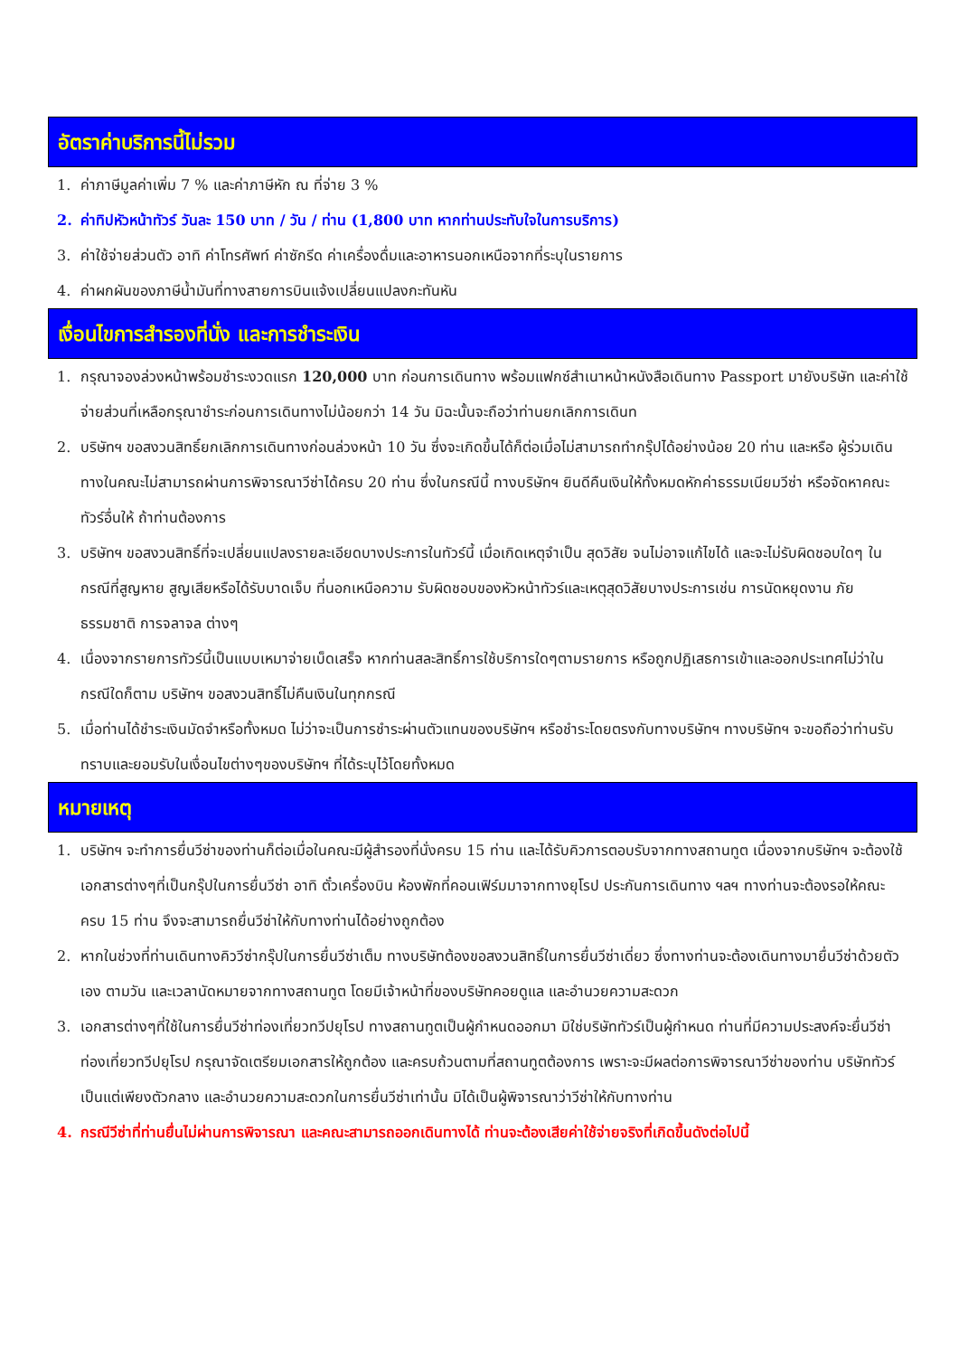อัตราค่าบริการนี้ไม่รวม
1. ค่าภาษีมูลค่าเพิ่ม 7 % และค่าภาษีหัก ณ ที่จ่าย 3 %
2. ค่าทิปหัวหน้าทัวร์ วันละ 150 บาท / วัน / ท่าน (1,800 บาท หากท่านประทับใจในการบริการ)
3. ค่าใช้จ่ายส่วนตัว อาทิ ค่าโทรศัพท์ ค่าซักรีด ค่าเครื่องดื่มและอาหารนอกเหนือจากที่ระบุในรายการ
4. ค่าผกผันของภาษีน้ำมันที่ทางสายการบินแจ้งเปลี่ยนแปลงกะทันหัน
เงื่อนไขการสำรองที่นั่ง และการชำระเงิน
1. กรุณาจองล่วงหน้าพร้อมชำระงวดแรก 120,000 บาท ก่อนการเดินทาง พร้อมแฟกซ์สำเนาหน้าหนังสือเดินทาง Passport มายังบริษัท และค่าใช้จ่ายส่วนที่เหลือกรุณาชำระก่อนการเดินทางไม่น้อยกว่า 14 วัน มิฉะนั้นจะถือว่าท่านยกเลิกการเดินท
2. บริษัทฯ ขอสงวนสิทธิ์ยกเลิกการเดินทางก่อนล่วงหน้า 10 วัน ซึ่งจะเกิดขึ้นได้ก็ต่อเมื่อไม่สามารถทำกรุ๊ปได้อย่างน้อย 20 ท่าน และหรือ ผู้ร่วมเดินทางในคณะไม่สามารถผ่านการพิจารณาวีซ่าได้ครบ 20 ท่าน ซึ่งในกรณีนี้ ทางบริษัทฯ ยินดีคืนเงินให้ทั้งหมดหักค่าธรรมเนียมวีซ่า หรือจัดหาคณะทัวร์อื่นให้ ถ้าท่านต้องการ
3. บริษัทฯ ขอสงวนสิทธิ์ที่จะเปลี่ยนแปลงรายละเอียดบางประการในทัวร์นี้ เมื่อเกิดเหตุจำเป็น สุดวิสัย จนไม่อาจแก้ไขได้ และจะไม่รับผิดชอบใดๆ ในกรณีที่สูญหาย สูญเสียหรือได้รับบาดเจ็บ ที่นอกเหนือความ รับผิดชอบของหัวหน้าทัวร์และเหตุสุดวิสัยบางประการเช่น การนัดหยุดงาน ภัยธรรมชาติ การจลาจล ต่างๆ
4. เนื่องจากรายการทัวร์นี้เป็นแบบเหมาจ่ายเบ็ดเสร็จ หากท่านสละสิทธิ์การใช้บริการใดๆตามรายการ หรือถูกปฏิเสธการเข้าและออกประเทศไม่ว่าในกรณีใดก็ตาม บริษัทฯ ขอสงวนสิทธิ์ไม่คืนเงินในทุกกรณี
5. เมื่อท่านได้ชำระเงินมัดจำหรือทั้งหมด ไม่ว่าจะเป็นการชำระผ่านตัวแทนของบริษัทฯ หรือชำระโดยตรงกับทางบริษัทฯ ทางบริษัทฯ จะขอถือว่าท่านรับทราบและยอมรับในเงื่อนไขต่างๆของบริษัทฯ ที่ได้ระบุไว้โดยทั้งหมด
หมายเหตุ
1. บริษัทฯ จะทำการยื่นวีซ่าของท่านก็ต่อเมื่อในคณะมีผู้สำรองที่นั่งครบ 15 ท่าน และได้รับคิวการตอบรับจากทางสถานทูต เนื่องจากบริษัทฯ จะต้องใช้เอกสารต่างๆที่เป็นกรุ๊ปในการยื่นวีซ่า อาทิ ตั๋วเครื่องบิน ห้องพักที่คอนเฟิร์มมาจากทางยุโรป ประกันการเดินทาง ฯลฯ ทางท่านจะต้องรอให้คณะครบ 15 ท่าน จึงจะสามารถยื่นวีซ่าให้กับทางท่านได้อย่างถูกต้อง
2. หากในช่วงที่ท่านเดินทางคิววีซ่ากรุ๊ปในการยื่นวีซ่าเต็ม ทางบริษัทต้องขอสงวนสิทธิ์ในการยื่นวีซ่าเดี่ยว ซึ่งทางท่านจะต้องเดินทางมายื่นวีซ่าด้วยตัวเอง ตามวัน และเวลานัดหมายจากทางสถานทูต โดยมีเจ้าหน้าที่ของบริษัทคอยดูแล และอำนวยความสะดวก
3. เอกสารต่างๆที่ใช้ในการยื่นวีซ่าท่องเที่ยวทวีปยุโรป ทางสถานทูตเป็นผู้กำหนดออกมา มิใช่บริษัททัวร์เป็นผู้กำหนด ท่านที่มีความประสงค์จะยื่นวีซ่าท่องเที่ยวทวีปยุโรป กรุณาจัดเตรียมเอกสารให้ถูกต้อง และครบถ้วนตามที่สถานทูตต้องการ เพราะจะมีผลต่อการพิจารณาวีซ่าของท่าน บริษัททัวร์เป็นแต่เพียงตัวกลาง และอำนวยความสะดวกในการยื่นวีซ่าเท่านั้น มิได้เป็นผู้พิจารณาว่าวีซ่าให้กับทางท่าน
4. กรณีวีซ่าที่ท่านยื่นไม่ผ่านการพิจารณา และคณะสามารถออกเดินทางได้ ท่านจะต้องเสียค่าใช้จ่ายจริงที่เกิดขึ้นดังต่อไปนี้